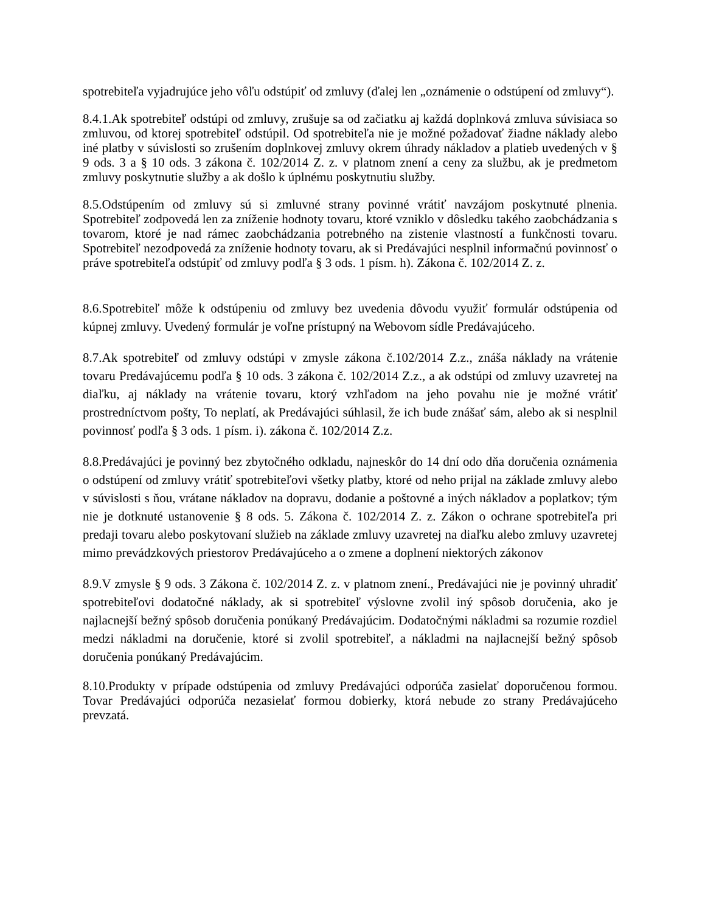spotrebiteľa vyjadrujúce jeho vôľu odstúpiť od zmluvy (ďalej len „oznámenie o odstúpení od zmluvy“).
8.4.1.Ak spotrebiteľ odstúpi od zmluvy, zrušuje sa od začiatku aj každá doplnková zmluva súvisiaca so zmluvou, od ktorej spotrebiteľ odstúpil. Od spotrebiteľa nie je možné požadovať žiadne náklady alebo iné platby v súvislosti so zrušením doplnkovej zmluvy okrem úhrady nákladov a platieb uvedených v § 9 ods. 3 a § 10 ods. 3 zákona č. 102/2014 Z. z. v platnom znení a ceny za službu, ak je predmetom zmluvy poskytnutie služby a ak došlo k úplnému poskytnutiu služby.
8.5.Odstúpením od zmluvy sú si zmluvné strany povinné vrátiť navzájom poskytnuté plnenia. Spotrebiteľ zodpovedá len za zníženie hodnoty tovaru, ktoré vzniklo v dôsledku takého zaobchádzania s tovarom, ktoré je nad rámec zaobchádzania potrebného na zistenie vlastností a funkčnosti tovaru. Spotrebiteľ nezodpovedá za zníženie hodnoty tovaru, ak si Predávajúci nesplnil informačnú povinnosť o práve spotrebiteľa odstúpiť od zmluvy podľa § 3 ods. 1 písm. h). Zákona č. 102/2014 Z. z.
8.6.Spotrebiteľ môže k odstúpeniu od zmluvy bez uvedenia dôvodu využiť formulár odstúpenia od kúpnej zmluvy. Uvedený formulár je voľne prístupný na Webovom sídle Predávajúceho.
8.7.Ak spotrebiteľ od zmluvy odstúpi v zmysle zákona č.102/2014 Z.z., znáša náklady na vrátenie tovaru Predávajúcemu podľa § 10 ods. 3 zákona č. 102/2014 Z.z., a ak odstúpi od zmluvy uzavretej na diaľku, aj náklady na vrátenie tovaru, ktorý vzhľadom na jeho povahu nie je možné vrátiť prostredníctvom pošty, To neplatí, ak Predávajúci súhlasil, že ich bude znášať sám, alebo ak si nesplnil povinnosť podľa § 3 ods. 1 písm. i). zákona č. 102/2014 Z.z.
8.8.Predávajúci je povinný bez zbytočného odkladu, najneskôr do 14 dní odo dňa doručenia oznámenia o odstúpení od zmluvy vrátiť spotrebiteľovi všetky platby, ktoré od neho prijal na základe zmluvy alebo v súvislosti s ňou, vrátane nákladov na dopravu, dodanie a poštovné a iných nákladov a poplatkov; tým nie je dotknuté ustanovenie § 8 ods. 5. Zákona č. 102/2014 Z. z. Zákon o ochrane spotrebiteľa pri predaji tovaru alebo poskytovaní služieb na základe zmluvy uzavretej na diaľku alebo zmluvy uzavretej mimo prevádzkových priestorov Predávajúceho a o zmene a doplnení niektorých zákonov
8.9.V zmysle § 9 ods. 3 Zákona č. 102/2014 Z. z. v platnom znení., Predávajúci nie je povinný uhradiť spotrebiteľovi dodatočné náklady, ak si spotrebiteľ výslovne zvolil iný spôsob doručenia, ako je najlacnejší bežný spôsob doručenia ponúkaný Predávajúcim. Dodatočnými nákladmi sa rozumie rozdiel medzi nákladmi na doručenie, ktoré si zvolil spotrebiteľ, a nákladmi na najlacnejší bežný spôsob doručenia ponúkaný Predávajúcim.
8.10.Produkty v prípade odstúpenia od zmluvy Predávajúci odporúča zasielať doporučenou formou. Tovar Predávajúci odporúča nezasielať formou dobierky, ktorá nebude zo strany Predávajúceho prevzatá.